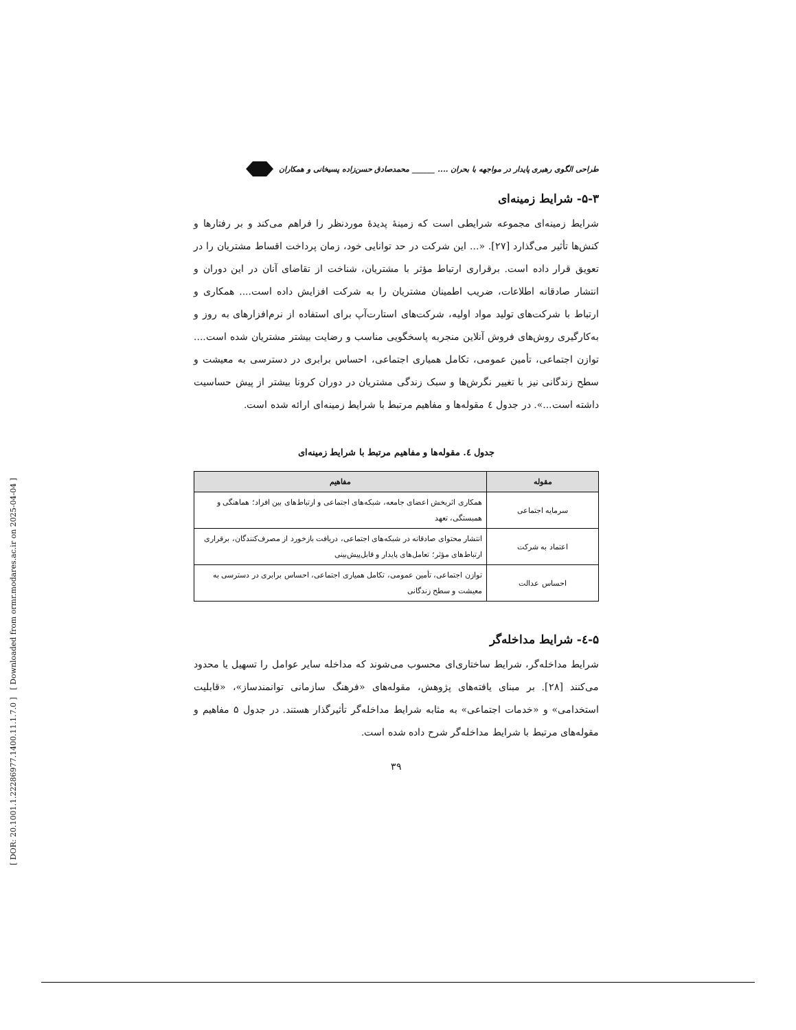[ DOR: 20.1001.1.22286977.1400.11.1.7.0 ] [ Downloaded from ormr.modares.ac.ir on 2025-04-04 ]
طراحی الگوی رهبری پایدار در مواجهه با بحران .... ______ محمدصادق حسن‌زاده پسیخانی و همکاران
۵-۳- شرایط زمینه‌ای
شرایط زمینه‌ای مجموعه شرایطی است که زمینهٔ پدیدهٔ موردنظر را فراهم می‌کند و بر رفتارها و کنش‌ها تأثیر می‌گذارد [۲۷]. «... این شرکت در حد توانایی خود، زمان پرداخت اقساط مشتریان را در تعویق قرار داده است. برقراری ارتباط مؤثر با مشتریان، شناخت از تقاضای آنان در این دوران و انتشار صادقانه اطلاعات، ضریب اطمینان مشتریان را به شرکت افزایش داده است.... همکاری و ارتباط با شرکت‌های تولید مواد اولیه، شرکت‌های استارت‌آپ برای استفاده از نرم‌افزارهای به روز و به‌کارگیری روش‌های فروش آنلاین منجربه پاسخگویی مناسب و رضایت بیشتر مشتریان شده است.... توازن اجتماعی، تأمین عمومی، تکامل همیاری اجتماعی، احساس برابری در دسترسی به معیشت و سطح زندگانی نیز با تغییر نگرش‌ها و سبک زندگی مشتریان در دوران کرونا بیشتر از پیش حساسیت داشته است...». در جدول ٤ مقوله‌ها و مفاهیم مرتبط با شرایط زمینه‌ای ارائه شده است.
جدول ٤. مقوله‌ها و مفاهیم مرتبط با شرایط زمینه‌ای
| مقوله | مفاهیم |
| --- | --- |
| سرمایه اجتماعی | همکاری اثربخش اعضای جامعه، شبکه‌های اجتماعی و ارتباط‌های بین افراد؛ هماهنگی و همبستگی، تعهد |
| اعتماد به شرکت | انتشار محتوای صادقانه در شبکه‌های اجتماعی، دریافت بازخورد از مصرف‌کنندگان، برقراری ارتباط‌های مؤثر؛ تعامل‌های پایدار و قابل‌پیش‌بینی |
| احساس عدالت | توازن اجتماعی، تأمین عمومی، تکامل همیاری اجتماعی، احساس برابری در دسترسی به معیشت و سطح زندگانی |
۵-٤- شرایط مداخله‌گر
شرایط مداخله‌گر، شرایط ساختاری‌ای محسوب می‌شوند که مداخله سایر عوامل را تسهیل یا محدود می‌کنند [۲۸]. بر مبنای یافته‌های پژوهش، مقوله‌های «فرهنگ سازمانی توانمندساز»، «قابلیت استخدامی» و «خدمات اجتماعی» به مثابه شرایط مداخله‌گر تأثیرگذار هستند. در جدول ۵ مفاهیم و مقوله‌های مرتبط با شرایط مداخله‌گر شرح داده شده است.
۳۹